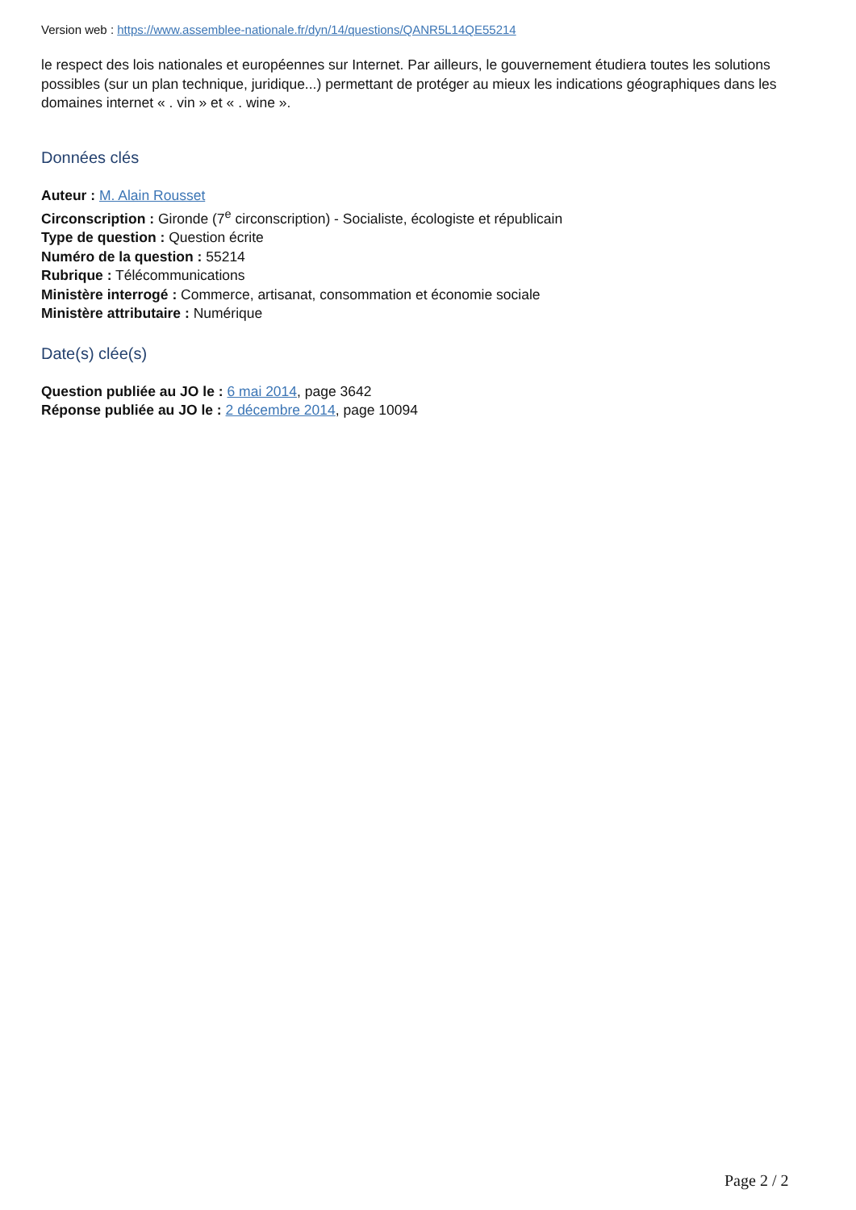Version web : https://www.assemblee-nationale.fr/dyn/14/questions/QANR5L14QE55214
le respect des lois nationales et européennes sur Internet. Par ailleurs, le gouvernement étudiera toutes les solutions possibles (sur un plan technique, juridique...) permettant de protéger au mieux les indications géographiques dans les domaines internet « . vin » et « . wine ».
Données clés
Auteur : M. Alain Rousset
Circonscription : Gironde (7<sup>e</sup> circonscription) - Socialiste, écologiste et républicain
Type de question : Question écrite
Numéro de la question : 55214
Rubrique : Télécommunications
Ministère interrogé : Commerce, artisanat, consommation et économie sociale
Ministère attributaire : Numérique
Date(s) clée(s)
Question publiée au JO le : 6 mai 2014, page 3642
Réponse publiée au JO le : 2 décembre 2014, page 10094
Page 2 / 2